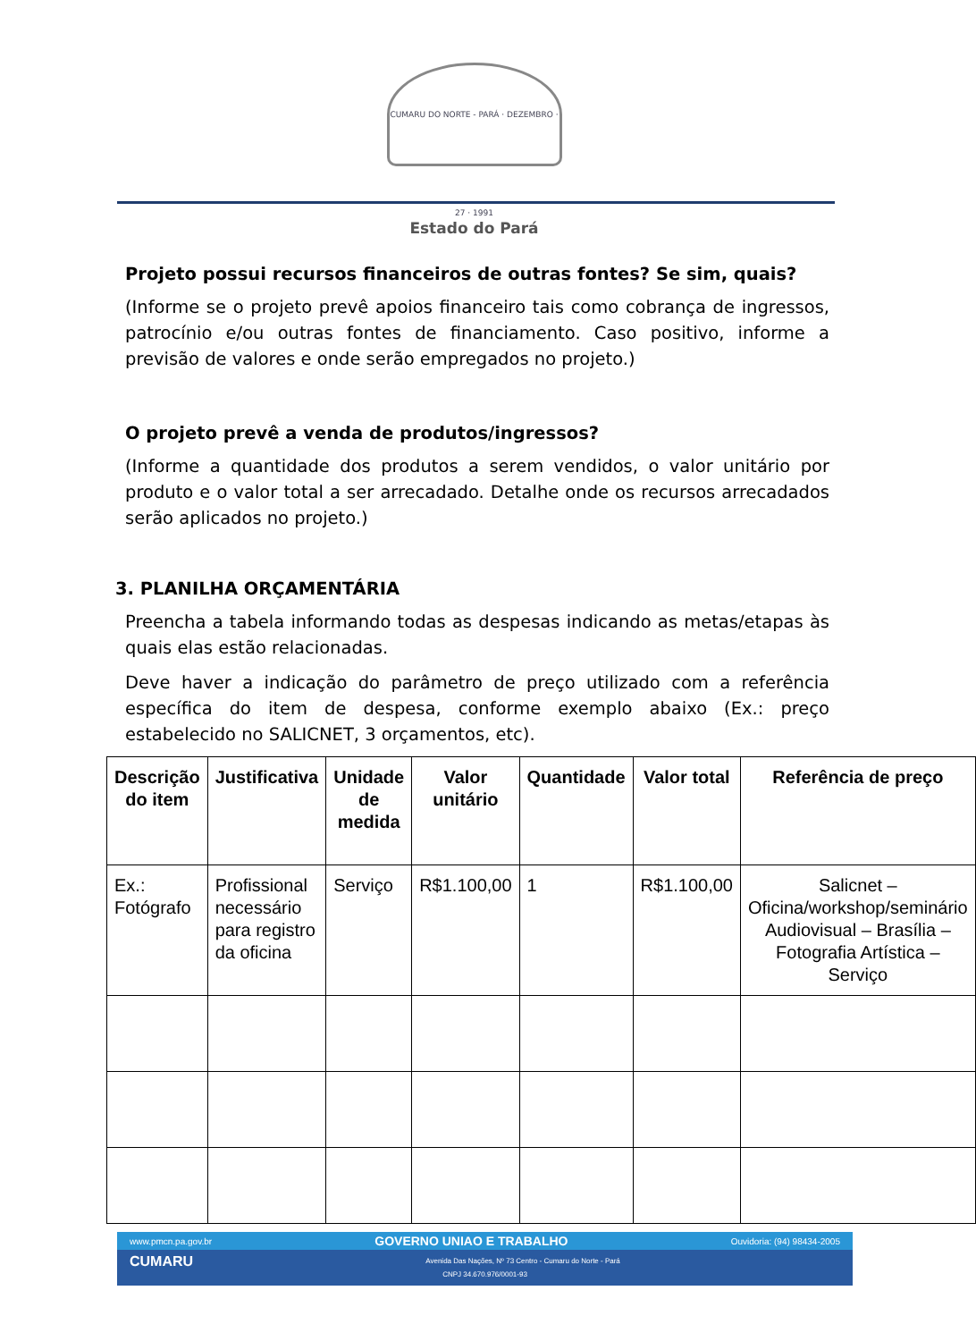CUMARU DO NORTE - PARÁ · DEZEMBRO · 27 · 1991
Estado do Pará
Projeto possui recursos financeiros de outras fontes? Se sim, quais?
(Informe se o projeto prevê apoios financeiro tais como cobrança de ingressos, patrocínio e/ou outras fontes de financiamento. Caso positivo, informe a previsão de valores e onde serão empregados no projeto.)
O projeto prevê a venda de produtos/ingressos?
(Informe a quantidade dos produtos a serem vendidos, o valor unitário por produto e o valor total a ser arrecadado. Detalhe onde os recursos arrecadados serão aplicados no projeto.)
3. PLANILHA ORÇAMENTÁRIA
Preencha a tabela informando todas as despesas indicando as metas/etapas às quais elas estão relacionadas.
Deve haver a indicação do parâmetro de preço utilizado com a referência específica do item de despesa, conforme exemplo abaixo (Ex.: preço estabelecido no SALICNET, 3 orçamentos, etc).
| Descrição do item | Justificativa | Unidade de medida | Valor unitário | Quantidade | Valor total | Referência de preço |
| --- | --- | --- | --- | --- | --- | --- |
| Ex.: Fotógrafo | Profissional necessário para registro da oficina | Serviço | R$1.100,00 | 1 | R$1.100,00 | Salicnet – Oficina/workshop/seminário Audiovisual – Brasília – Fotografia Artística – Serviço |
www.pmcn.pa.gov.br GOVERNO UNIAO E TRABALHO Ouvidoria: (94) 98434-2005
CUMARU Avenida Das Nações, Nº 73 Centro - Cumaru do Norte - Pará
CNPJ 34.670.976/0001-93